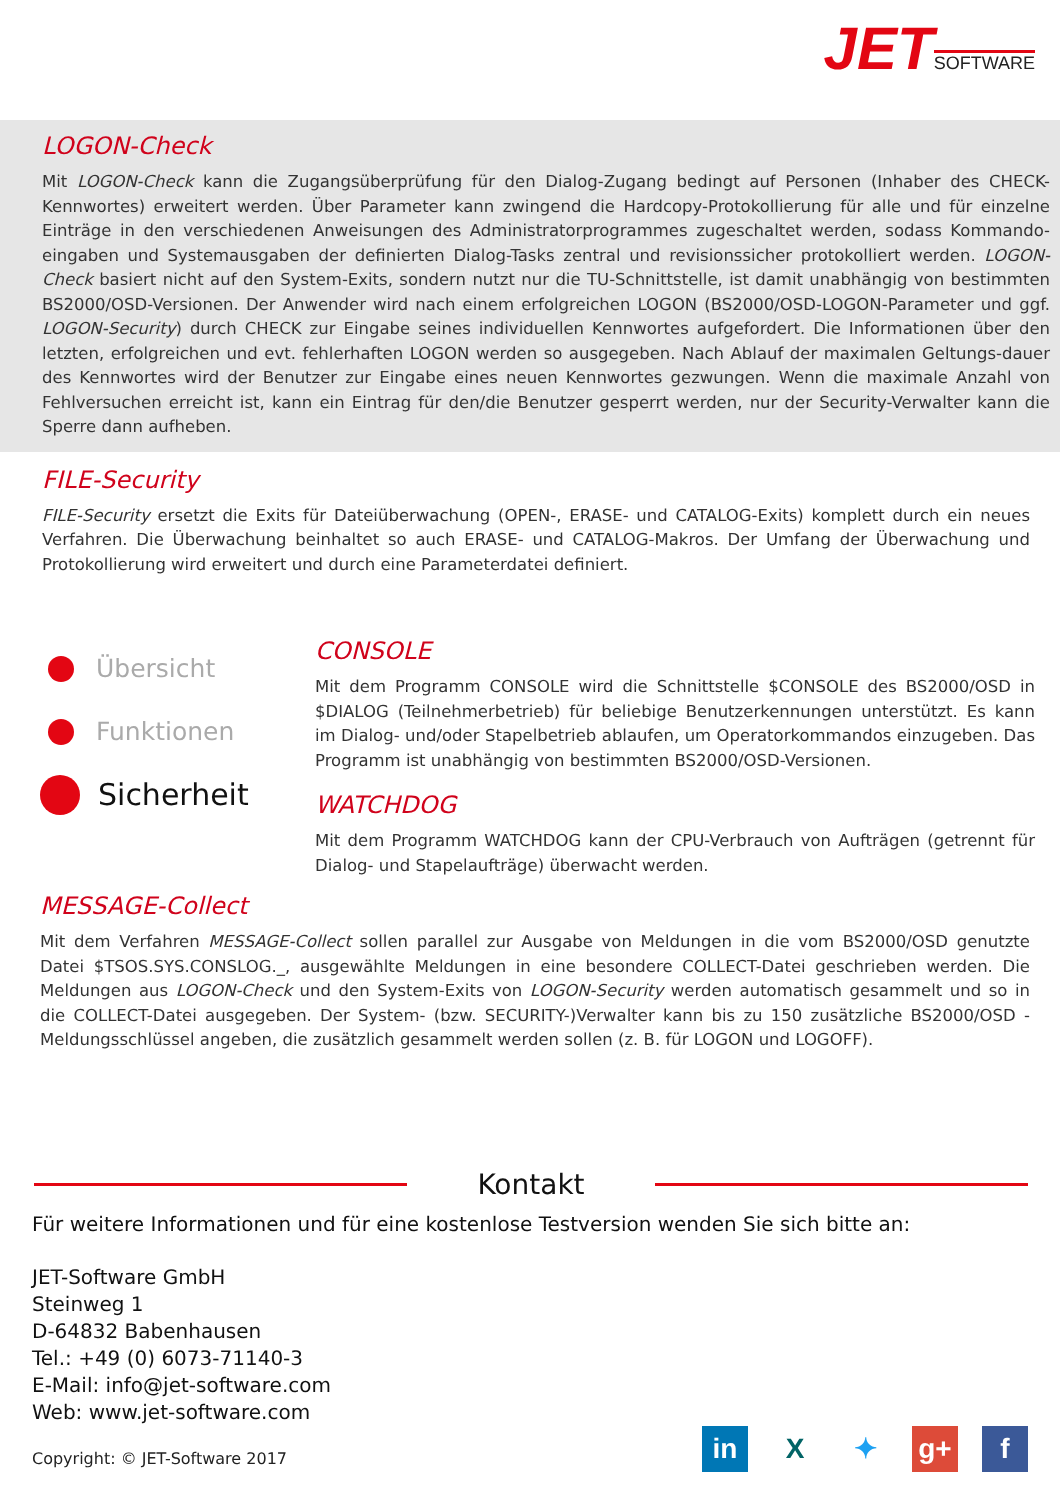JET SOFTWARE
LOGON-Check
Mit LOGON-Check kann die Zugangsüberprüfung für den Dialog-Zugang bedingt auf Personen (Inhaber des CHECK-Kennwortes) erweitert werden. Über Parameter kann zwingend die Hardcopy-Protokollierung für alle und für einzelne Einträge in den verschiedenen Anweisungen des Administratorprogrammes zugeschaltet werden, sodass Kommando-eingaben und Systemausgaben der definierten Dialog-Tasks zentral und revisionssicher protokolliert werden. LOGON-Check basiert nicht auf den System-Exits, sondern nutzt nur die TU-Schnittstelle, ist damit unabhängig von bestimmten BS2000/OSD-Versionen. Der Anwender wird nach einem erfolgreichen LOGON (BS2000/OSD-LOGON-Parameter und ggf. LOGON-Security) durch CHECK zur Eingabe seines individuellen Kennwortes aufgefordert. Die Informationen über den letzten, erfolgreichen und evt. fehlerhaften LOGON werden so ausgegeben. Nach Ablauf der maximalen Geltungs-dauer des Kennwortes wird der Benutzer zur Eingabe eines neuen Kennwortes gezwungen. Wenn die maximale Anzahl von Fehlversuchen erreicht ist, kann ein Eintrag für den/die Benutzer gesperrt werden, nur der Security-Verwalter kann die Sperre dann aufheben.
FILE-Security
FILE-Security ersetzt die Exits für Dateiüberwachung (OPEN-, ERASE- und CATALOG-Exits) komplett durch ein neues Verfahren. Die Überwachung beinhaltet so auch ERASE- und CATALOG-Makros. Der Umfang der Überwachung und Protokollierung wird erweitert und durch eine Parameterdatei definiert.
Übersicht
Funktionen
Sicherheit
CONSOLE
Mit dem Programm CONSOLE wird die Schnittstelle $CONSOLE des BS2000/OSD in $DIALOG (Teilnehmerbetrieb) für beliebige Benutzerkennungen unterstützt. Es kann im Dialog- und/oder Stapelbetrieb ablaufen, um Operatorkommandos einzugeben. Das Programm ist unabhängig von bestimmten BS2000/OSD-Versionen.
WATCHDOG
Mit dem Programm WATCHDOG kann der CPU-Verbrauch von Aufträgen (getrennt für Dialog- und Stapelaufträge) überwacht werden.
MESSAGE-Collect
Mit dem Verfahren MESSAGE-Collect sollen parallel zur Ausgabe von Meldungen in die vom BS2000/OSD genutzte Datei $TSOS.SYS.CONSLOG._, ausgewählte Meldungen in eine besondere COLLECT-Datei geschrieben werden. Die Meldungen aus LOGON-Check und den System-Exits von LOGON-Security werden automatisch gesammelt und so in die COLLECT-Datei ausgegeben. Der System- (bzw. SECURITY-)Verwalter kann bis zu 150 zusätzliche BS2000/OSD -Meldungsschlüssel angeben, die zusätzlich gesammelt werden sollen (z. B. für LOGON und LOGOFF).
Kontakt
Für weitere Informationen und für eine kostenlose Testversion wenden Sie sich bitte an:
JET-Software GmbH
Steinweg 1
D-64832 Babenhausen
Tel.: +49 (0) 6073-71140-3
E-Mail: info@jet-software.com
Web: www.jet-software.com
Copyright: © JET-Software 2017
in X ✦ g+ f